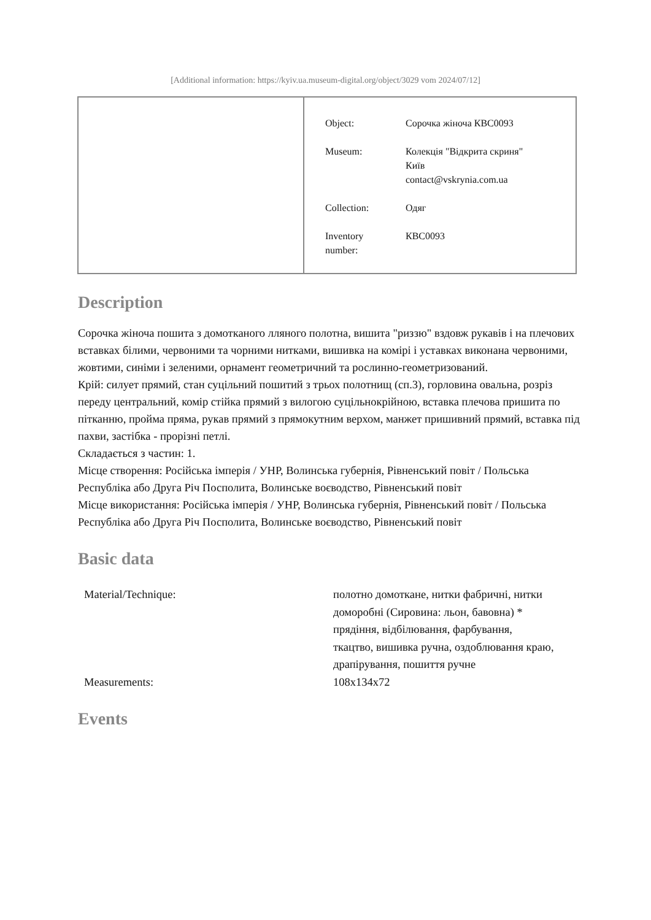[Additional information: https://kyiv.ua.museum-digital.org/object/3029 vom 2024/07/12]
| Object: | Сорочка жіноча КВС0093 |
| Museum: | Колекція "Відкрита скриня" Київ contact@vskrynia.com.ua |
| Collection: | Одяг |
| Inventory number: | КВС0093 |
Description
Сорочка жіноча пошита з домотканого лляного полотна, вишита "риззю" вздовж рукавів і на плечових вставках білими, червоними та чорними нитками, вишивка на комірі і уставках виконана червоними, жовтими, синіми і зеленими, орнамент геометричний та рослинно-геометризований.
Крій: силует прямий, стан суцільний пошитий з трьох полотнищ (сп.3), горловина овальна, розріз переду центральний, комір стійка прямий з вилогою суцільнокрійною, вставка плечова пришита по пітканню, пройма пряма, рукав прямий з прямокутним верхом, манжет пришивний прямий, вставка під пахви, застібка - прорізні петлі.
Складається з частин: 1.
Місце створення: Російська імперія / УНР, Волинська губернія, Рівненський повіт / Польська Республіка або Друга Річ Посполита, Волинське воєводство, Рівненський повіт
Місце використання: Російська імперія / УНР, Волинська губернія, Рівненський повіт / Польська Республіка або Друга Річ Посполита, Волинське воєводство, Рівненський повіт
Basic data
| Material/Technique: | полотно домоткане, нитки фабричні, нитки доморобні (Сировина: льон, бавовна) * прядіння, відбілювання, фарбування, ткацтво, вишивка ручна, оздоблювання краю, драпірування, пошиття ручне |
| Measurements: | 108x134x72 |
Events